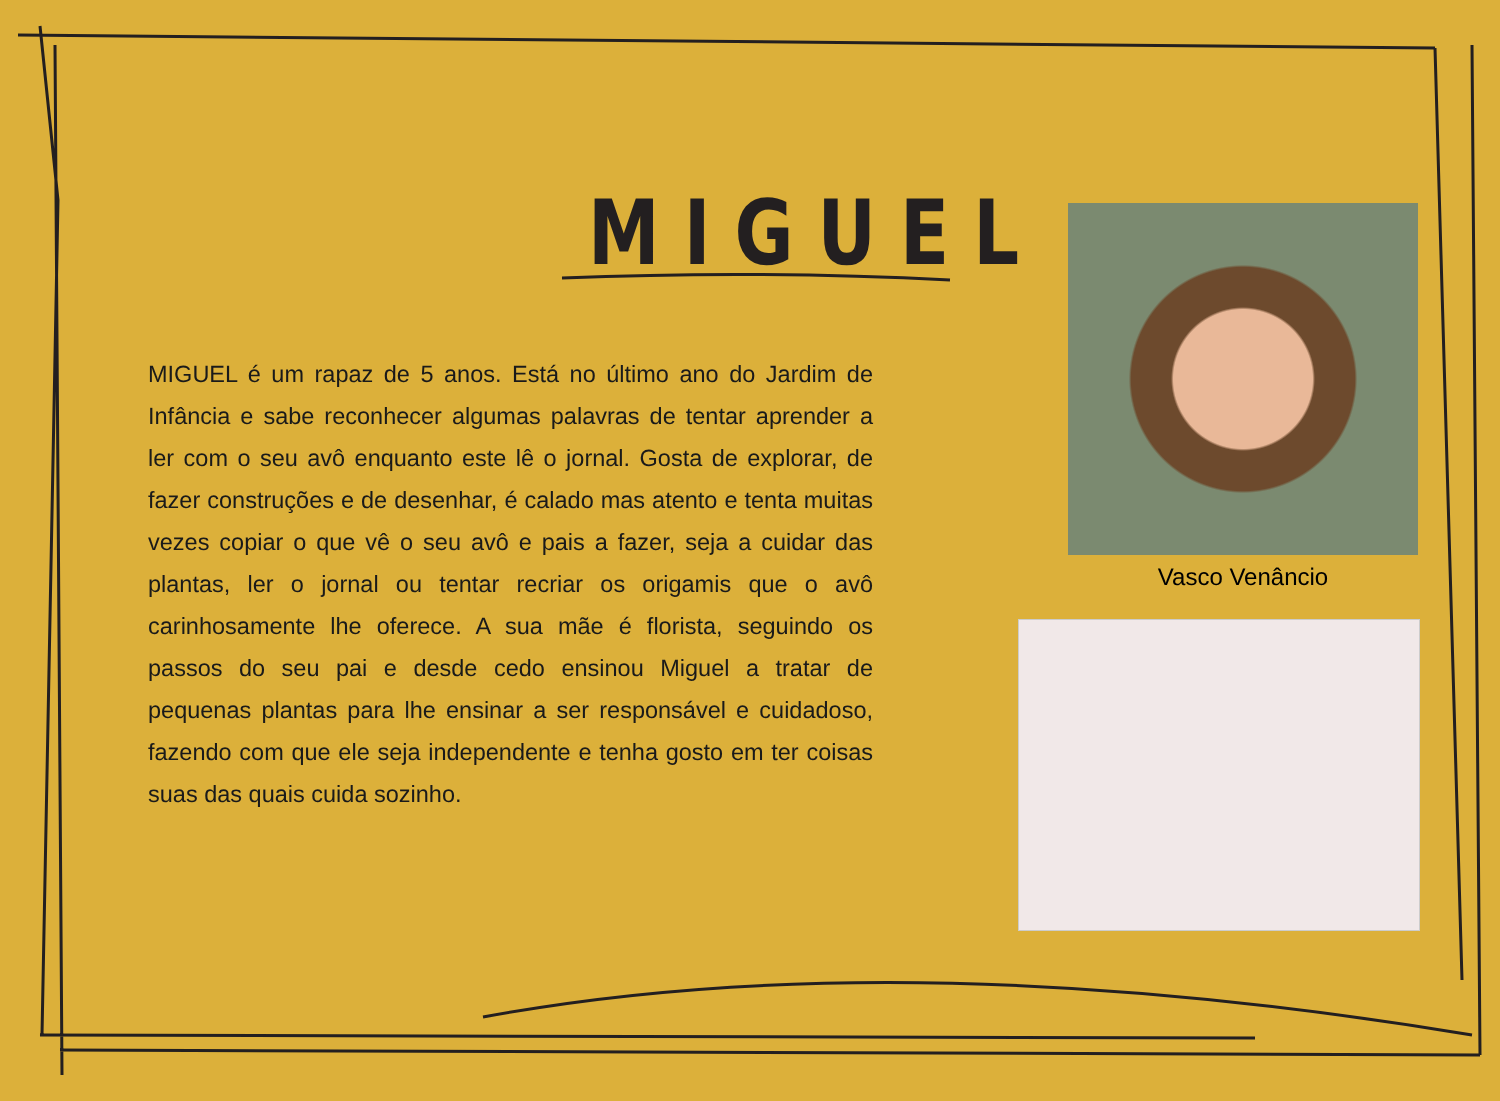MIGUEL
MIGUEL é um rapaz de 5 anos. Está no último ano do Jardim de Infância e sabe reconhecer algumas palavras de tentar aprender a ler com o seu avô enquanto este lê o jornal. Gosta de explorar, de fazer construções e de desenhar, é calado mas atento e tenta muitas vezes copiar o que vê o seu avô e pais a fazer, seja a cuidar das plantas, ler o jornal ou tentar recriar os origamis que o avô carinhosamente lhe oferece. A sua mãe é florista, seguindo os passos do seu pai e desde cedo ensinou Miguel a tratar de pequenas plantas para lhe ensinar a ser responsável e cuidadoso, fazendo com que ele seja independente e tenha gosto em ter coisas suas das quais cuida sozinho.
Vasco Venâncio